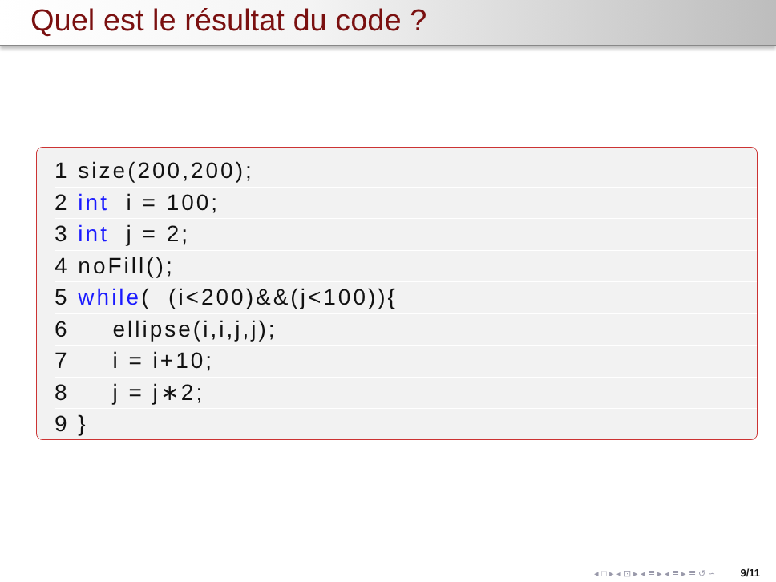Quel est le résultat du code ?
1 size(200,200);
2 int i = 100;
3 int j = 2;
4 noFill();
5 while( (i<200)&&(j<100)){
6 ellipse(i,i,j,j);
7 i = i+10;
8 j = j∗2;
9 }
◂ □ ▸ ◂ ⊡ ▸ ◂ ≣ ▸ ◂ ≣ ▸ ≣ ↺ ∽ 9/11